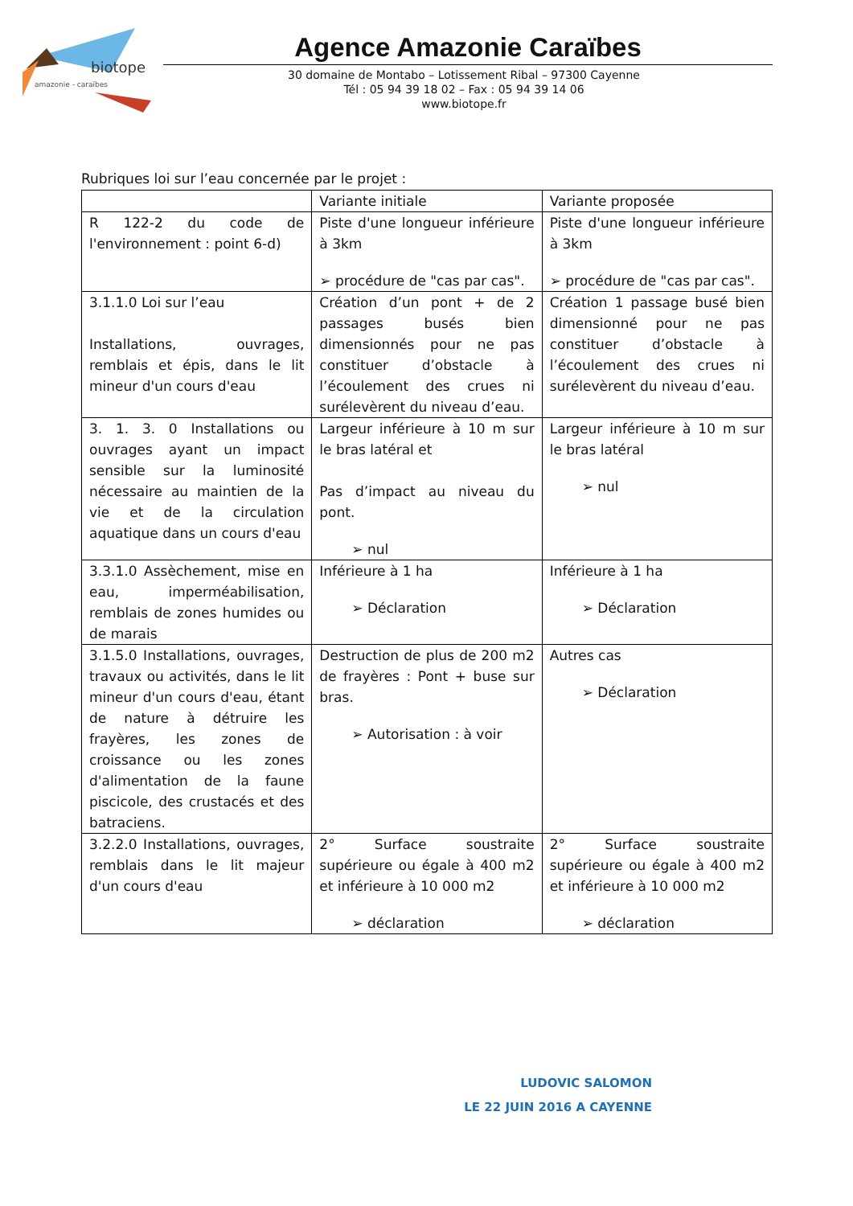biotope
amazonie - caraïbes
Agence Amazonie Caraïbes
30 domaine de Montabo – Lotissement Ribal – 97300 Cayenne
Tél : 05 94 39 18 02 – Fax : 05 94 39 14 06
www.biotope.fr
Rubriques loi sur l’eau concernée par le projet :
| | Variante initiale | Variante proposée |
| R 122-2 du code de l'environnement : point 6-d) | Piste d'une longueur inférieure à 3km ➢ procédure de "cas par cas". | Piste d'une longueur inférieure à 3km ➢ procédure de "cas par cas". |
| 3.1.1.0 Loi sur l’eau Installations, ouvrages, remblais et épis, dans le lit mineur d'un cours d'eau | Création d’un pont + de 2 passages busés bien dimensionnés pour ne pas constituer d’obstacle à l’écoulement des crues ni surélevèrent du niveau d’eau. | Création 1 passage busé bien dimensionné pour ne pas constituer d’obstacle à l’écoulement des crues ni surélevèrent du niveau d’eau. |
| 3. 1. 3. 0 Installations ou ouvrages ayant un impact sensible sur la luminosité nécessaire au maintien de la vie et de la circulation aquatique dans un cours d'eau | Largeur inférieure à 10 m sur le bras latéral et Pas d’impact au niveau du pont. ➢ nul | Largeur inférieure à 10 m sur le bras latéral ➢ nul |
| 3.3.1.0 Assèchement, mise en eau, imperméabilisation, remblais de zones humides ou de marais | Inférieure à 1 ha ➢ Déclaration | Inférieure à 1 ha ➢ Déclaration |
| 3.1.5.0 Installations, ouvrages, travaux ou activités, dans le lit mineur d'un cours d'eau, étant de nature à détruire les frayères, les zones de croissance ou les zones d'alimentation de la faune piscicole, des crustacés et des batraciens. | Destruction de plus de 200 m2 de frayères : Pont + buse sur bras. ➢ Autorisation : à voir | Autres cas ➢ Déclaration |
| 3.2.2.0 Installations, ouvrages, remblais dans le lit majeur d'un cours d'eau | 2° Surface soustraite supérieure ou égale à 400 m2 et inférieure à 10 000 m2 ➢ déclaration | 2° Surface soustraite supérieure ou égale à 400 m2 et inférieure à 10 000 m2 ➢ déclaration |
LUDOVIC SALOMON
LE 22 JUIN 2016 A CAYENNE